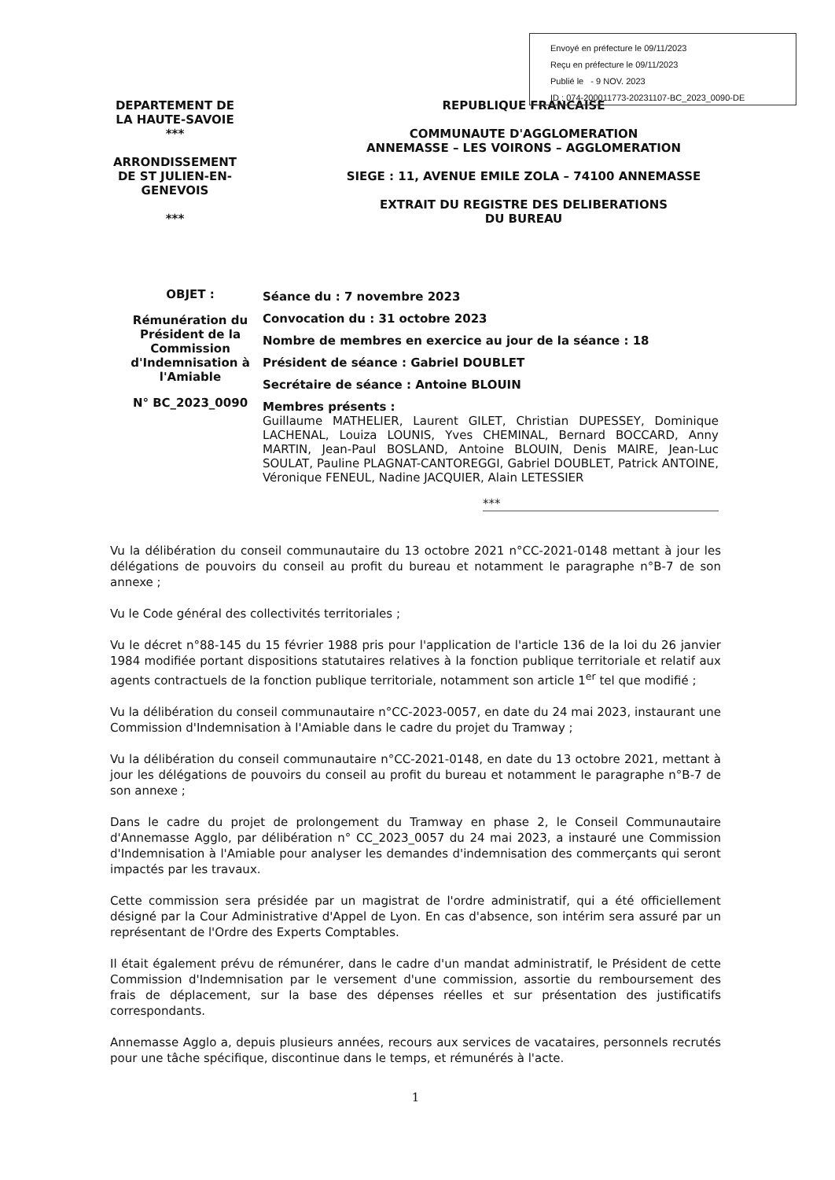Envoyé en préfecture le 09/11/2023
Reçu en préfecture le 09/11/2023
Publié le - 9 NOV. 2023
ID : 074-200011773-20231107-BC_2023_0090-DE
DEPARTEMENT DE
LA HAUTE-SAVOIE
***
ARRONDISSEMENT
DE ST JULIEN-EN-
GENEVOIS
***
REPUBLIQUE FRANCAISE
COMMUNAUTE D'AGGLOMERATION
ANNEMASSE – LES VOIRONS – AGGLOMERATION
SIEGE : 11, AVENUE EMILE ZOLA – 74100 ANNEMASSE
EXTRAIT DU REGISTRE DES DELIBERATIONS
DU BUREAU
OBJET :
Rémunération du Président de la Commission d'Indemnisation à l'Amiable
N° BC_2023_0090
Séance du : 7 novembre 2023
Convocation du : 31 octobre 2023
Nombre de membres en exercice au jour de la séance : 18
Président de séance : Gabriel DOUBLET
Secrétaire de séance : Antoine BLOUIN
Membres présents :
Guillaume MATHELIER, Laurent GILET, Christian DUPESSEY, Dominique LACHENAL, Louiza LOUNIS, Yves CHEMINAL, Bernard BOCCARD, Anny MARTIN, Jean-Paul BOSLAND, Antoine BLOUIN, Denis MAIRE, Jean-Luc SOULAT, Pauline PLAGNAT-CANTOREGGI, Gabriel DOUBLET, Patrick ANTOINE, Véronique FENEUL, Nadine JACQUIER, Alain LETESSIER
***
Vu la délibération du conseil communautaire du 13 octobre 2021 n°CC-2021-0148 mettant à jour les délégations de pouvoirs du conseil au profit du bureau et notamment le paragraphe n°B-7 de son annexe ;
Vu le Code général des collectivités territoriales ;
Vu le décret n°88-145 du 15 février 1988 pris pour l'application de l'article 136 de la loi du 26 janvier 1984 modifiée portant dispositions statutaires relatives à la fonction publique territoriale et relatif aux agents contractuels de la fonction publique territoriale, notamment son article 1<sup>er</sup> tel que modifié ;
Vu la délibération du conseil communautaire n°CC-2023-0057, en date du 24 mai 2023, instaurant une Commission d'Indemnisation à l'Amiable dans le cadre du projet du Tramway ;
Vu la délibération du conseil communautaire n°CC-2021-0148, en date du 13 octobre 2021, mettant à jour les délégations de pouvoirs du conseil au profit du bureau et notamment le paragraphe n°B-7 de son annexe ;
Dans le cadre du projet de prolongement du Tramway en phase 2, le Conseil Communautaire d'Annemasse Agglo, par délibération n° CC_2023_0057 du 24 mai 2023, a instauré une Commission d'Indemnisation à l'Amiable pour analyser les demandes d'indemnisation des commerçants qui seront impactés par les travaux.
Cette commission sera présidée par un magistrat de l'ordre administratif, qui a été officiellement désigné par la Cour Administrative d'Appel de Lyon. En cas d'absence, son intérim sera assuré par un représentant de l'Ordre des Experts Comptables.
Il était également prévu de rémunérer, dans le cadre d'un mandat administratif, le Président de cette Commission d'Indemnisation par le versement d'une commission, assortie du remboursement des frais de déplacement, sur la base des dépenses réelles et sur présentation des justificatifs correspondants.
Annemasse Agglo a, depuis plusieurs années, recours aux services de vacataires, personnels recrutés pour une tâche spécifique, discontinue dans le temps, et rémunérés à l'acte.
1